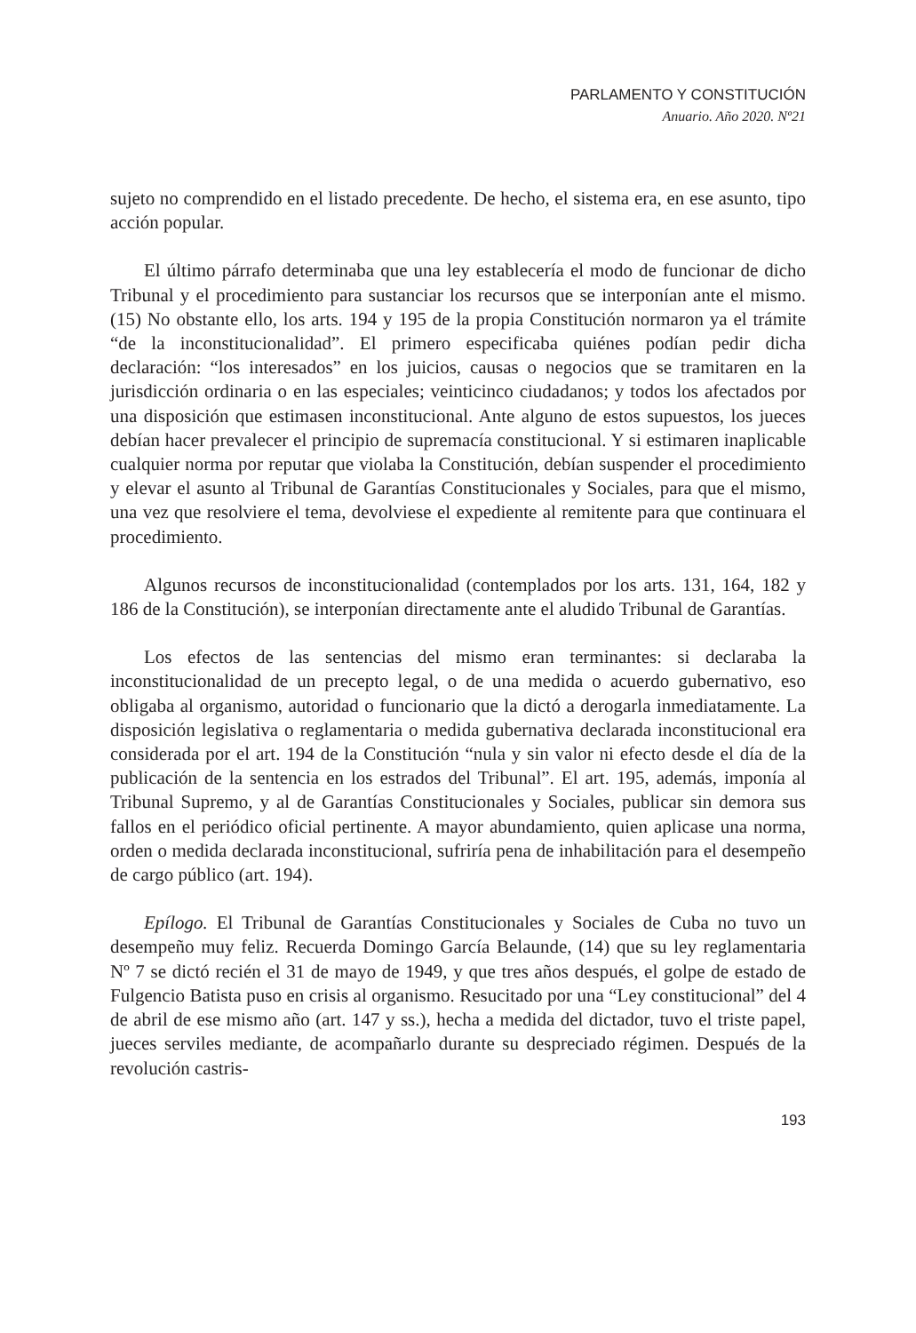PARLAMENTO Y CONSTITUCIÓN
Anuario. Año 2020. Nº21
sujeto no comprendido en el listado precedente. De hecho, el sistema era, en ese asunto, tipo acción popular.
El último párrafo determinaba que una ley establecería el modo de funcionar de dicho Tribunal y el procedimiento para sustanciar los recursos que se interponían ante el mismo. (15) No obstante ello, los arts. 194 y 195 de la propia Constitución normaron ya el trámite “de la inconstitucionalidad”. El primero especificaba quiénes podían pedir dicha declaración: “los interesados” en los juicios, causas o negocios que se tramitaren en la jurisdicción ordinaria o en las especiales; veinticinco ciudadanos; y todos los afectados por una disposición que estimasen inconstitucional. Ante alguno de estos supuestos, los jueces debían hacer prevalecer el principio de supremacía constitucional. Y si estimaren inaplicable cualquier norma por reputar que violaba la Constitución, debían suspender el procedimiento y elevar el asunto al Tribunal de Garantías Constitucionales y Sociales, para que el mismo, una vez que resolviere el tema, devolviese el expediente al remitente para que continuara el procedimiento.
Algunos recursos de inconstitucionalidad (contemplados por los arts. 131, 164, 182 y 186 de la Constitución), se interponían directamente ante el aludido Tribunal de Garantías.
Los efectos de las sentencias del mismo eran terminantes: si declaraba la inconstitucionalidad de un precepto legal, o de una medida o acuerdo gubernativo, eso obligaba al organismo, autoridad o funcionario que la dictó a derogarla inmediatamente. La disposición legislativa o reglamentaria o medida gubernativa declarada inconstitucional era considerada por el art. 194 de la Constitución “nula y sin valor ni efecto desde el día de la publicación de la sentencia en los estrados del Tribunal”. El art. 195, además, imponía al Tribunal Supremo, y al de Garantías Constitucionales y Sociales, publicar sin demora sus fallos en el periódico oficial pertinente. A mayor abundamiento, quien aplicase una norma, orden o medida declarada inconstitucional, sufriría pena de inhabilitación para el desempeño de cargo público (art. 194).
Epílogo. El Tribunal de Garantías Constitucionales y Sociales de Cuba no tuvo un desempeño muy feliz. Recuerda Domingo García Belaunde, (14) que su ley reglamentaria Nº 7 se dictó recién el 31 de mayo de 1949, y que tres años después, el golpe de estado de Fulgencio Batista puso en crisis al organismo. Resucitado por una “Ley constitucional” del 4 de abril de ese mismo año (art. 147 y ss.), hecha a medida del dictador, tuvo el triste papel, jueces serviles mediante, de acompañarlo durante su despreciado régimen. Después de la revolución castris-
193